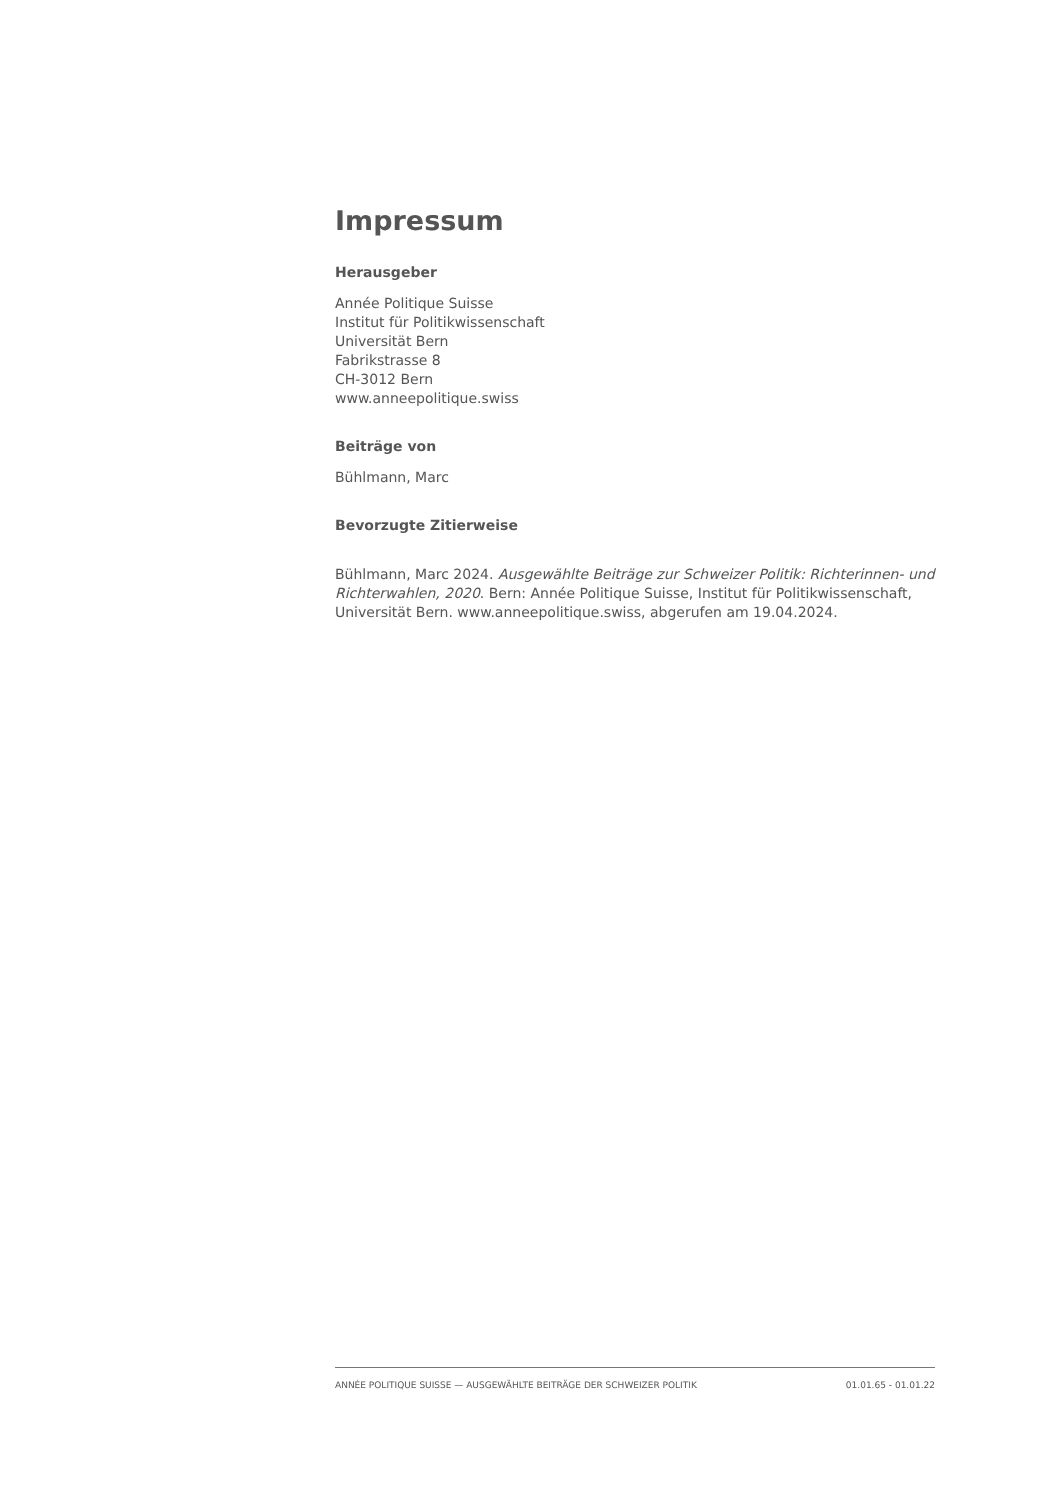Impressum
Herausgeber
Année Politique Suisse
Institut für Politikwissenschaft
Universität Bern
Fabrikstrasse 8
CH-3012 Bern
www.anneepolitique.swiss
Beiträge von
Bühlmann, Marc
Bevorzugte Zitierweise
Bühlmann, Marc 2024. Ausgewählte Beiträge zur Schweizer Politik: Richterinnen- und Richterwahlen, 2020. Bern: Année Politique Suisse, Institut für Politikwissenschaft, Universität Bern. www.anneepolitique.swiss, abgerufen am 19.04.2024.
ANNÉE POLITIQUE SUISSE — AUSGEWÄHLTE BEITRÄGE DER SCHWEIZER POLITIK 01.01.65 - 01.01.22